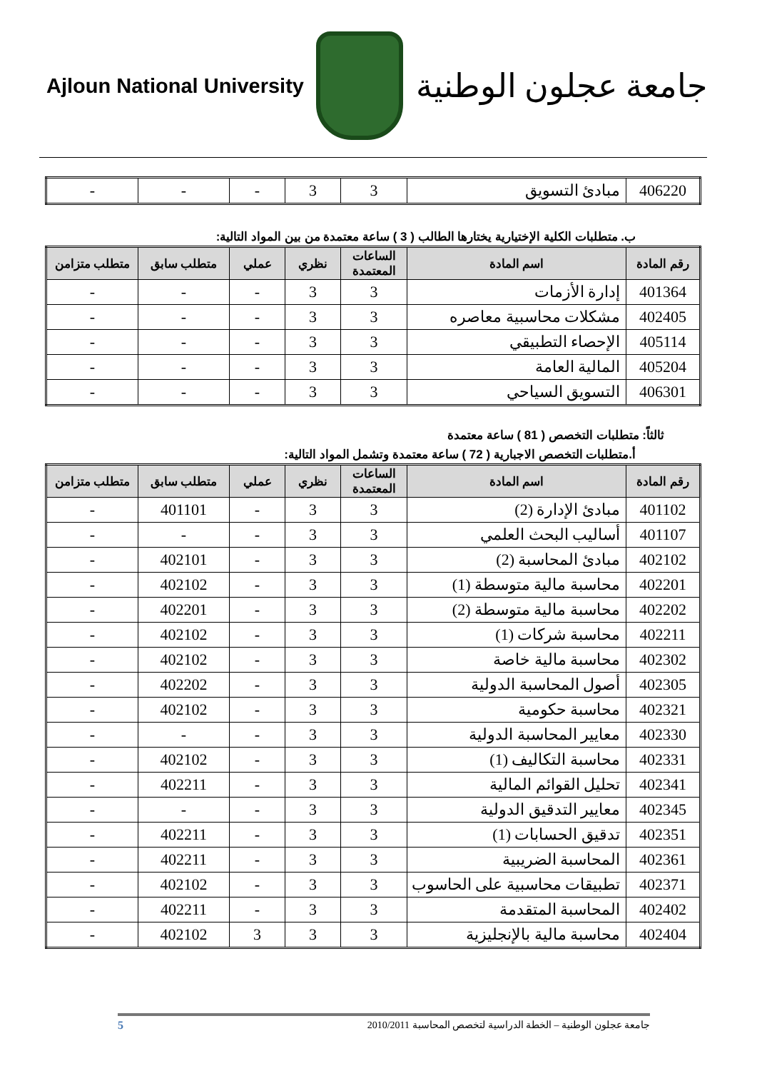Ajloun National University
جامعة عجلون الوطنية
| 406220 | مبادئ التسويق | 3 | 3 | - | - | - |
ب. متطلبات الكلية الإختيارية يختارها الطالب ( 3 ) ساعة معتمدة من بين المواد التالية:
| رقم المادة | اسم المادة | الساعات المعتمدة | نظري | عملي | متطلب سابق | متطلب متزامن |
| --- | --- | --- | --- | --- | --- | --- |
| 401364 | إدارة الأزمات | 3 | 3 | - | - | - |
| 402405 | مشكلات محاسبية معاصره | 3 | 3 | - | - | - |
| 405114 | الإحصاء التطبيقي | 3 | 3 | - | - | - |
| 405204 | المالية العامة | 3 | 3 | - | - | - |
| 406301 | التسويق السياحي | 3 | 3 | - | - | - |
ثالثاً: متطلبات التخصص ( 81 ) ساعة معتمدة
أ.متطلبات التخصص الاجبارية ( 72 ) ساعة معتمدة وتشمل المواد التالية:
| رقم المادة | اسم المادة | الساعات المعتمدة | نظري | عملي | متطلب سابق | متطلب متزامن |
| --- | --- | --- | --- | --- | --- | --- |
| 401102 | مبادئ الإدارة (2) | 3 | 3 | - | 401101 | - |
| 401107 | أساليب البحث العلمي | 3 | 3 | - | - | - |
| 402102 | مبادئ المحاسبة (2) | 3 | 3 | - | 402101 | - |
| 402201 | محاسبة مالية متوسطة (1) | 3 | 3 | - | 402102 | - |
| 402202 | محاسبة مالية متوسطة (2) | 3 | 3 | - | 402201 | - |
| 402211 | محاسبة شركات (1) | 3 | 3 | - | 402102 | - |
| 402302 | محاسبة مالية خاصة | 3 | 3 | - | 402102 | - |
| 402305 | أصول المحاسبة الدولية | 3 | 3 | - | 402202 | - |
| 402321 | محاسبة حكومية | 3 | 3 | - | 402102 | - |
| 402330 | معايير المحاسبة الدولية | 3 | 3 | - | - | - |
| 402331 | محاسبة التكاليف (1) | 3 | 3 | - | 402102 | - |
| 402341 | تحليل القوائم المالية | 3 | 3 | - | 402211 | - |
| 402345 | معايير التدقيق الدولية | 3 | 3 | - | - | - |
| 402351 | تدقيق الحسابات (1) | 3 | 3 | - | 402211 | - |
| 402361 | المحاسبة الضريبية | 3 | 3 | - | 402211 | - |
| 402371 | تطبيقات محاسبية على الحاسوب | 3 | 3 | - | 402102 | - |
| 402402 | المحاسبة المتقدمة | 3 | 3 | - | 402211 | - |
| 402404 | محاسبة مالية بالإنجليزية | 3 | 3 | 3 | 402102 | - |
جامعة عجلون الوطنية – الخطة الدراسية لتخصص المحاسبة 2010/2011 5